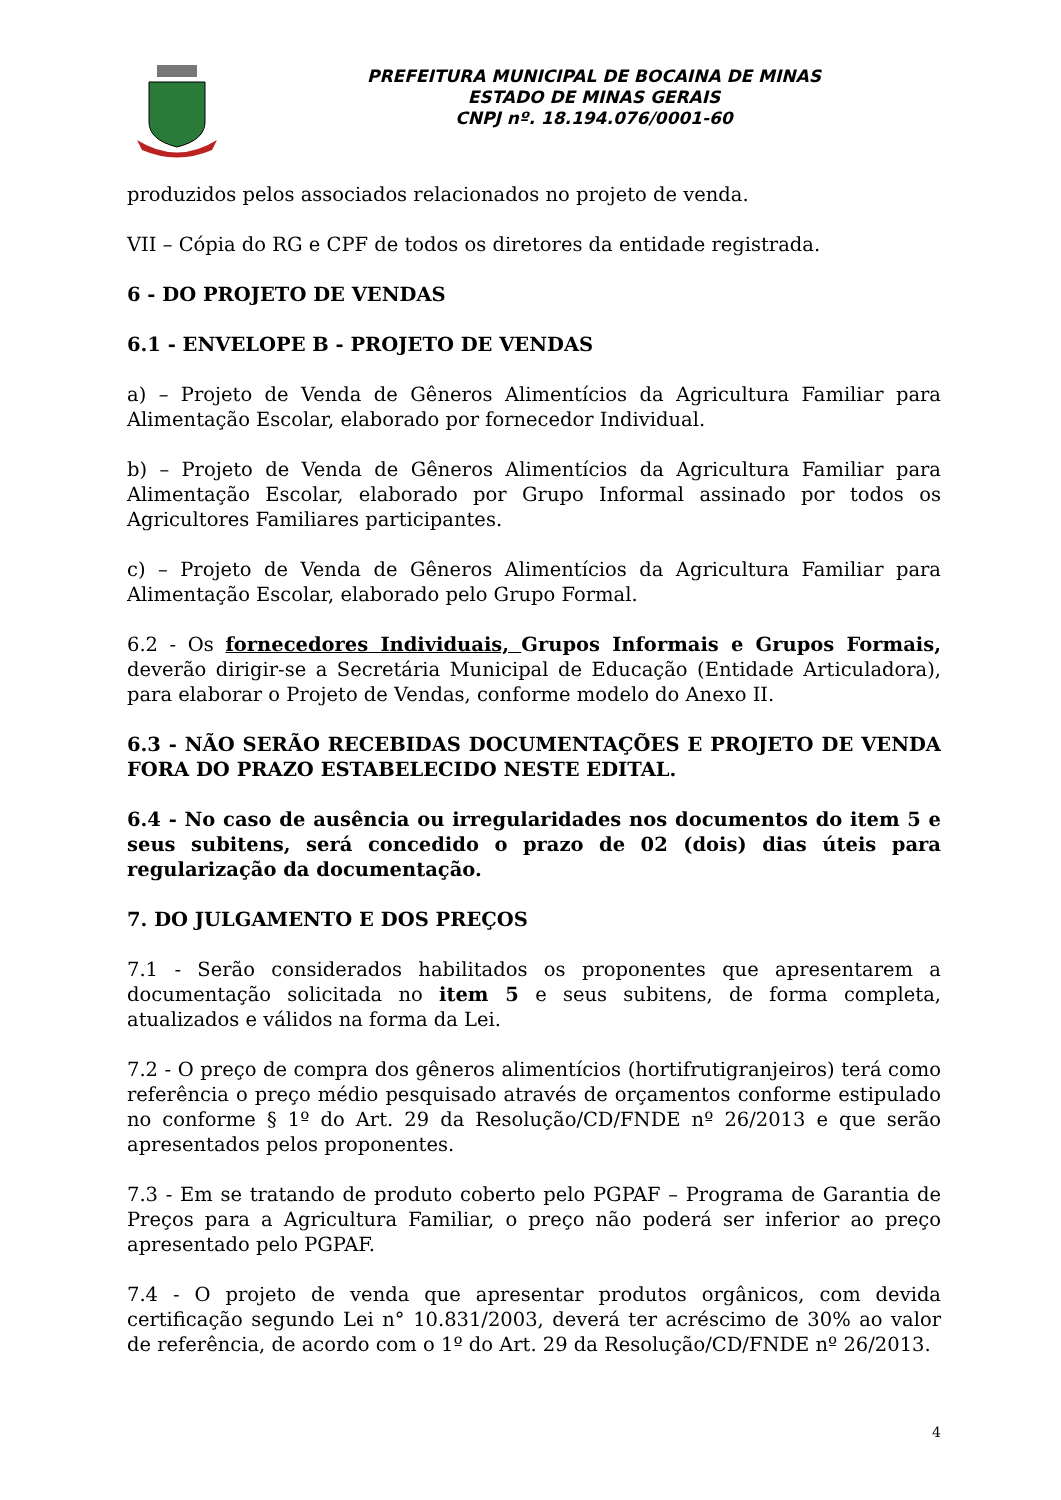PREFEITURA MUNICIPAL DE BOCAINA DE MINAS
ESTADO DE MINAS GERAIS
CNPJ nº. 18.194.076/0001-60
produzidos pelos associados relacionados no projeto de venda.
VII – Cópia do RG e CPF de todos os diretores da entidade registrada.
6 - DO PROJETO DE VENDAS
6.1 - ENVELOPE B - PROJETO DE VENDAS
a) – Projeto de Venda de Gêneros Alimentícios da Agricultura Familiar para Alimentação Escolar, elaborado por fornecedor Individual.
b) – Projeto de Venda de Gêneros Alimentícios da Agricultura Familiar para Alimentação Escolar, elaborado por Grupo Informal assinado por todos os Agricultores Familiares participantes.
c) – Projeto de Venda de Gêneros Alimentícios da Agricultura Familiar para Alimentação Escolar, elaborado pelo Grupo Formal.
6.2 - Os fornecedores Individuais, Grupos Informais e Grupos Formais, deverão dirigir-se a Secretária Municipal de Educação (Entidade Articuladora), para elaborar o Projeto de Vendas, conforme modelo do Anexo II.
6.3 - NÃO SERÃO RECEBIDAS DOCUMENTAÇÕES E PROJETO DE VENDA FORA DO PRAZO ESTABELECIDO NESTE EDITAL.
6.4 - No caso de ausência ou irregularidades nos documentos do item 5 e seus subitens, será concedido o prazo de 02 (dois) dias úteis para regularização da documentação.
7. DO JULGAMENTO E DOS PREÇOS
7.1 - Serão considerados habilitados os proponentes que apresentarem a documentação solicitada no item 5 e seus subitens, de forma completa, atualizados e válidos na forma da Lei.
7.2 - O preço de compra dos gêneros alimentícios (hortifrutigranjeiros) terá como referência o preço médio pesquisado através de orçamentos conforme estipulado no conforme § 1º do Art. 29 da Resolução/CD/FNDE nº 26/2013 e que serão apresentados pelos proponentes.
7.3 - Em se tratando de produto coberto pelo PGPAF – Programa de Garantia de Preços para a Agricultura Familiar, o preço não poderá ser inferior ao preço apresentado pelo PGPAF.
7.4 - O projeto de venda que apresentar produtos orgânicos, com devida certificação segundo Lei n° 10.831/2003, deverá ter acréscimo de 30% ao valor de referência, de acordo com o 1º do Art. 29 da Resolução/CD/FNDE nº 26/2013.
4